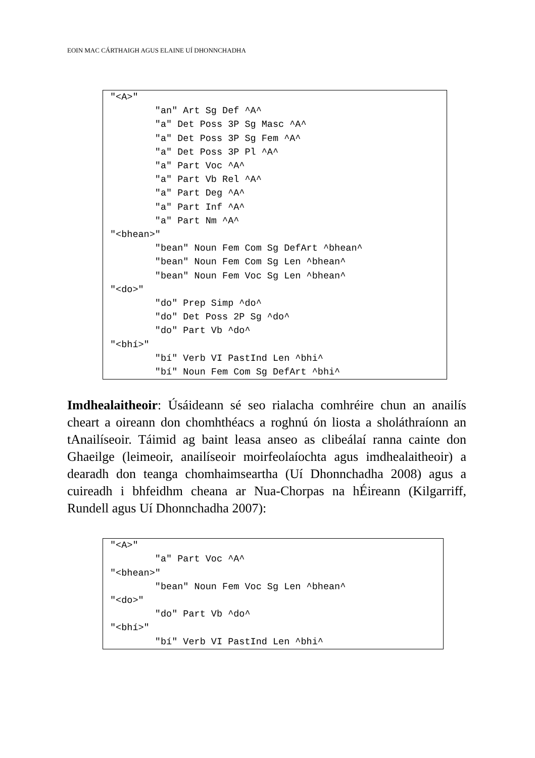EOIN MAC CÁRTHAIGH AGUS ELAINE UÍ DHONNCHADHA
"<A>"
	"an" Art Sg Def ^A^
	"a" Det Poss 3P Sg Masc ^A^
	"a" Det Poss 3P Sg Fem ^A^
	"a" Det Poss 3P Pl ^A^
	"a" Part Voc ^A^
	"a" Part Vb Rel ^A^
	"a" Part Deg ^A^
	"a" Part Inf ^A^
	"a" Part Nm ^A^
"<bhean>"
	"bean" Noun Fem Com Sg DefArt ^bhean^
	"bean" Noun Fem Com Sg Len ^bhean^
	"bean" Noun Fem Voc Sg Len ^bhean^
"<do>"
	"do" Prep Simp ^do^
	"do" Det Poss 2P Sg ^do^
	"do" Part Vb ^do^
"<bhí>"
	"bí" Verb VI PastInd Len ^bhi^
	"bí" Noun Fem Com Sg DefArt ^bhi^
Imdhealaitheoir: Úsáideann sé seo rialacha comhréire chun an anailís cheart a oireann don chomhthéacs a roghnú ón liosta a sholáthraíonn an tAnailíseoir. Táimid ag baint leasa anseo as clibeálaí ranna cainte don Ghaeilge (leimeoir, anailíseoir moirfeolaíochta agus imdhealaitheoir) a dearadh don teanga chomhaimseartha (Uí Dhonnchadha 2008) agus a cuireadh i bhfeidhm cheana ar Nua-Chorpas na hÉireann (Kilgarriff, Rundell agus Uí Dhonnchadha 2007):
"<A>"
	"a" Part Voc ^A^
"<bhean>"
	"bean" Noun Fem Voc Sg Len ^bhean^
"<do>"
	"do" Part Vb ^do^
"<bhí>"
	"bí" Verb VI PastInd Len ^bhi^